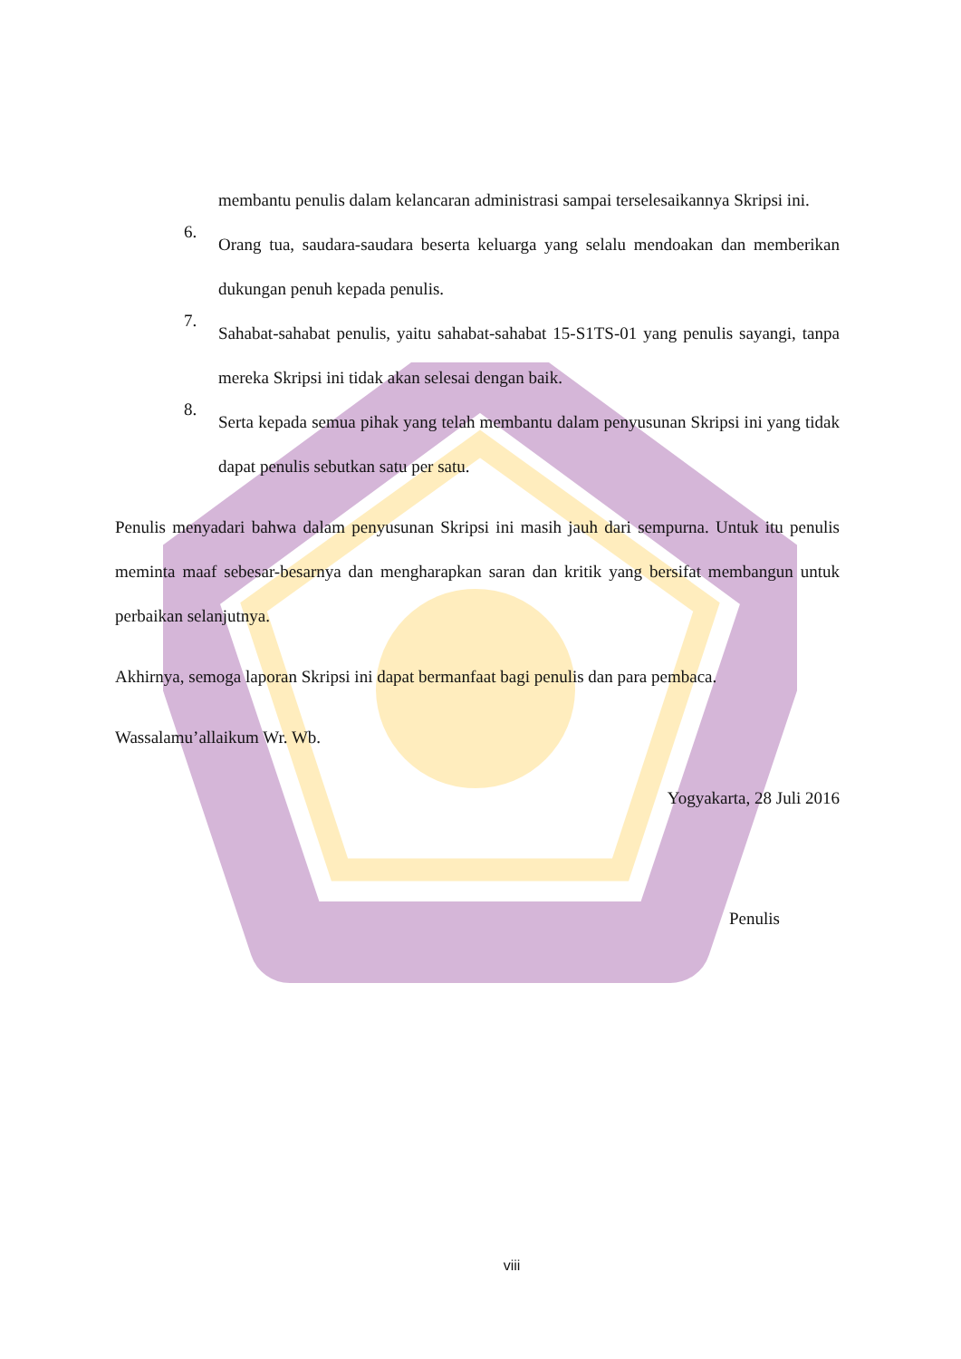membantu penulis dalam kelancaran administrasi sampai terselesaikannya Skripsi ini.
6.
Orang tua, saudara-saudara beserta keluarga yang selalu mendoakan dan memberikan dukungan penuh kepada penulis.
7.
Sahabat-sahabat penulis, yaitu sahabat-sahabat 15-S1TS-01 yang penulis sayangi, tanpa mereka Skripsi ini tidak akan selesai dengan baik.
8.
Serta kepada semua pihak yang telah membantu dalam penyusunan Skripsi ini yang tidak dapat penulis sebutkan satu per satu.
Penulis menyadari bahwa dalam penyusunan Skripsi ini masih jauh dari sempurna. Untuk itu penulis meminta maaf sebesar-besarnya dan mengharapkan saran dan kritik yang bersifat membangun untuk perbaikan selanjutnya.
Akhirnya, semoga laporan Skripsi ini dapat bermanfaat bagi penulis dan para pembaca.
Wassalamu’allaikum Wr. Wb.
Yogyakarta, 28 Juli 2016
Penulis
viii